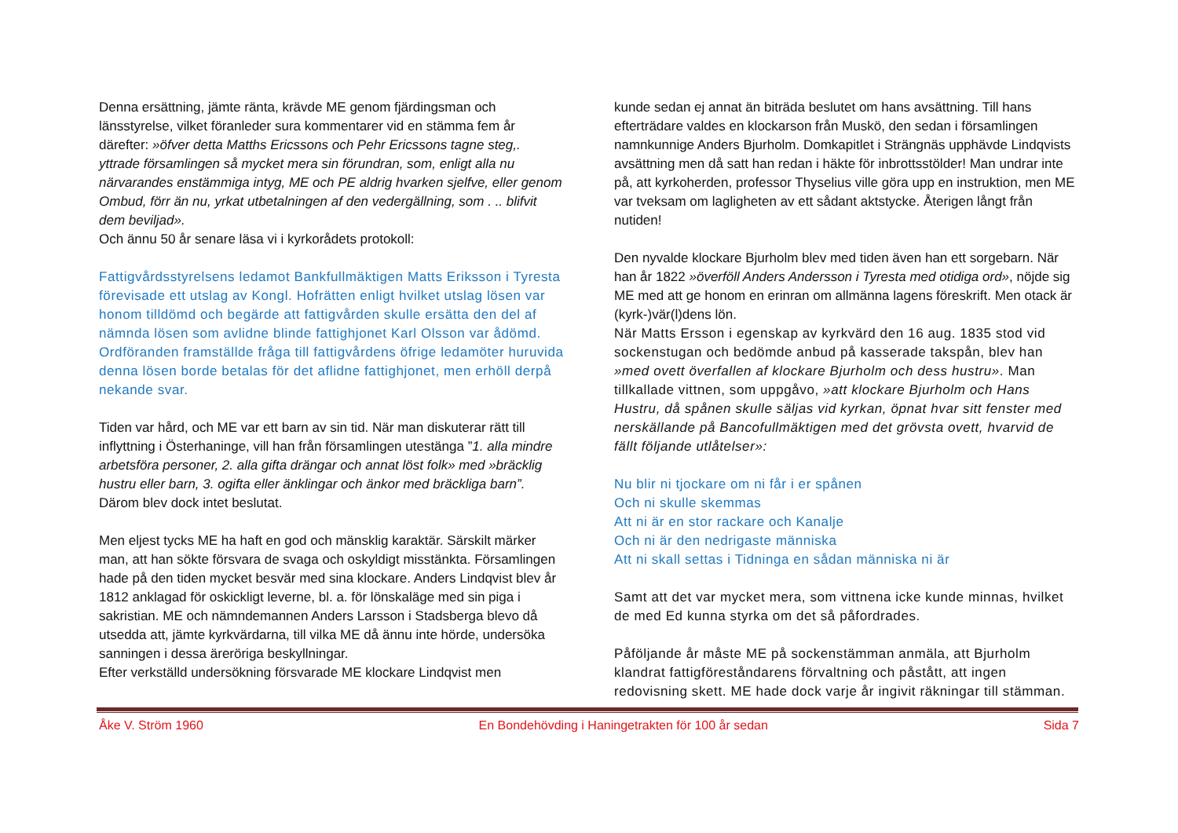Denna ersättning, jämte ränta, krävde ME genom fjärdingsman och länsstyrelse, vilket föranleder sura kommentarer vid en stämma fem år därefter: »öfver detta Matths Ericssons och Pehr Ericssons tagne steg,. yttrade församlingen så mycket mera sin förundran, som, enligt alla nu närvarandes enstämmiga intyg, ME och PE aldrig hvarken sjelfve, eller genom Ombud, förr än nu, yrkat utbetalningen af den vedergällning, som . .. blifvit dem beviljad».
Och ännu 50 år senare läsa vi i kyrkorådets protokoll:
Fattigvårdsstyrelsens ledamot Bankfullmäktigen Matts Eriksson i Tyresta förevisade ett utslag av Kongl. Hofrätten enligt hvilket utslag lösen var honom tilldömd och begärde att fattigvården skulle ersätta den del af nämnda lösen som avlidne blinde fattighjonet Karl Olsson var ådömd. Ordföranden framställde fråga till fattigvårdens öfrige ledamöter huruvida denna lösen borde betalas för det aflidne fattighjonet, men erhöll derpå nekande svar.
Tiden var hård, och ME var ett barn av sin tid. När man diskuterar rätt till inflyttning i Österhaninge, vill han från församlingen utestänga ”1. alla mindre arbetsföra personer, 2. alla gifta drängar och annat löst folk» med »bräcklig hustru eller barn, 3. ogifta eller änklingar och änkor med bräckliga barn”.
Därom blev dock intet beslutat.
Men eljest tycks ME ha haft en god och mänsklig karaktär. Särskilt märker man, att han sökte försvara de svaga och oskyldigt misstänkta. Församlingen hade på den tiden mycket besvär med sina klockare. Anders Lindqvist blev år 1812 anklagad för oskickligt leverne, bl. a. för lönskaläge med sin piga i sakristian. ME och nämndemannen Anders Larsson i Stadsberga blevo då utsedda att, jämte kyrkvärdarna, till vilka ME då ännu inte hörde, undersöka sanningen i dessa äreröriga beskyllningar.
Efter verkställd undersökning försvarade ME klockare Lindqvist men
kunde sedan ej annat än biträda beslutet om hans avsättning. Till hans efterträdare valdes en klockarson från Muskö, den sedan i församlingen namnkunnige Anders Bjurholm. Domkapitlet i Strängnäs upphävde Lindqvists avsättning men då satt han redan i häkte för inbrottsstölder! Man undrar inte på, att kyrkoherden, professor Thyselius ville göra upp en instruktion, men ME var tveksam om lagligheten av ett sådant aktstycke. Återigen långt från nutiden!
Den nyvalde klockare Bjurholm blev med tiden även han ett sorgebarn. När han år 1822 »överföll Anders Andersson i Tyresta med otidiga ord», nöjde sig ME med att ge honom en erinran om allmänna lagens föreskrift. Men otack är (kyrk-)vär(l)dens lön.
När Matts Ersson i egenskap av kyrkvärd den 16 aug. 1835 stod vid sockenstugan och bedömde anbud på kasserade takspån, blev han »med ovett överfallen af klockare Bjurholm och dess hustru». Man tillkallade vittnen, som uppgåvo, »att klockare Bjurholm och Hans Hustru, då spånen skulle säljas vid kyrkan, öpnat hvar sitt fenster med nerskällande på Bancofullmäktigen med det grövsta ovett, hvarvid de fällt följande utlåtelser»:
Nu blir ni tjockare om ni får i er spånen
Och ni skulle skemmas
Att ni är en stor rackare och Kanalje
Och ni är den nedrigaste människa
Att ni skall settas i Tidninga en sådan människa ni är
Samt att det var mycket mera, som vittnena icke kunde minnas, hvilket de med Ed kunna styrka om det så påfordrades.
Påföljande år måste ME på sockenstämman anmäla, att Bjurholm klandrat fattigföreståndarens förvaltning och påstått, att ingen redovisning skett. ME hade dock varje år ingivit räkningar till stämman.
Åke V. Ström 1960 En Bondehövding i Haningetrakten för 100 år sedan Sida 7